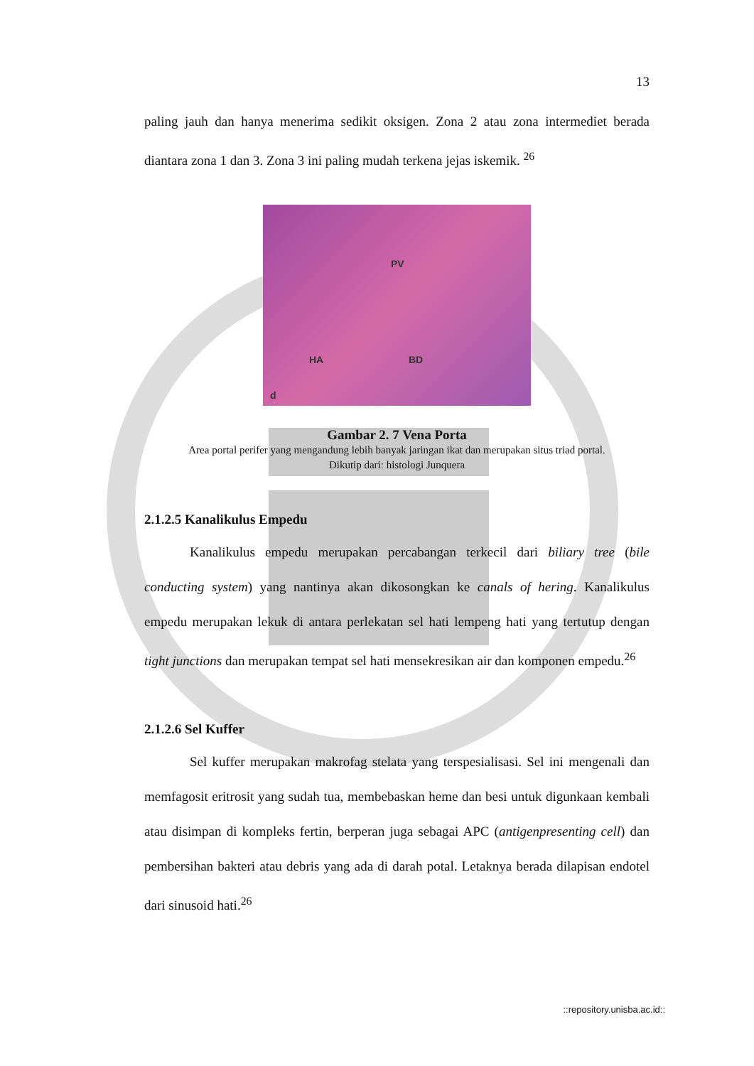13
paling jauh dan hanya menerima sedikit oksigen. Zona 2 atau zona intermediet berada diantara zona 1 dan 3. Zona 3 ini paling mudah terkena jejas iskemik. <sup>26</sup>
PV
HA BD
d
Gambar 2. 7 Vena Porta
Area portal perifer yang mengandung lebih banyak jaringan ikat dan merupakan situs triad portal.
Dikutip dari: histologi Junquera
2.1.2.5 Kanalikulus Empedu
Kanalikulus empedu merupakan percabangan terkecil dari biliary tree (bile conducting system) yang nantinya akan dikosongkan ke canals of hering. Kanalikulus empedu merupakan lekuk di antara perlekatan sel hati lempeng hati yang tertutup dengan tight junctions dan merupakan tempat sel hati mensekresikan air dan komponen empedu.<sup>26</sup>
2.1.2.6 Sel Kuffer
Sel kuffer merupakan makrofag stelata yang terspesialisasi. Sel ini mengenali dan memfagosit eritrosit yang sudah tua, membebaskan heme dan besi untuk digunkaan kembali atau disimpan di kompleks fertin, berperan juga sebagai APC (antigenpresenting cell) dan pembersihan bakteri atau debris yang ada di darah potal. Letaknya berada dilapisan endotel dari sinusoid hati.<sup>26</sup>
::repository.unisba.ac.id::